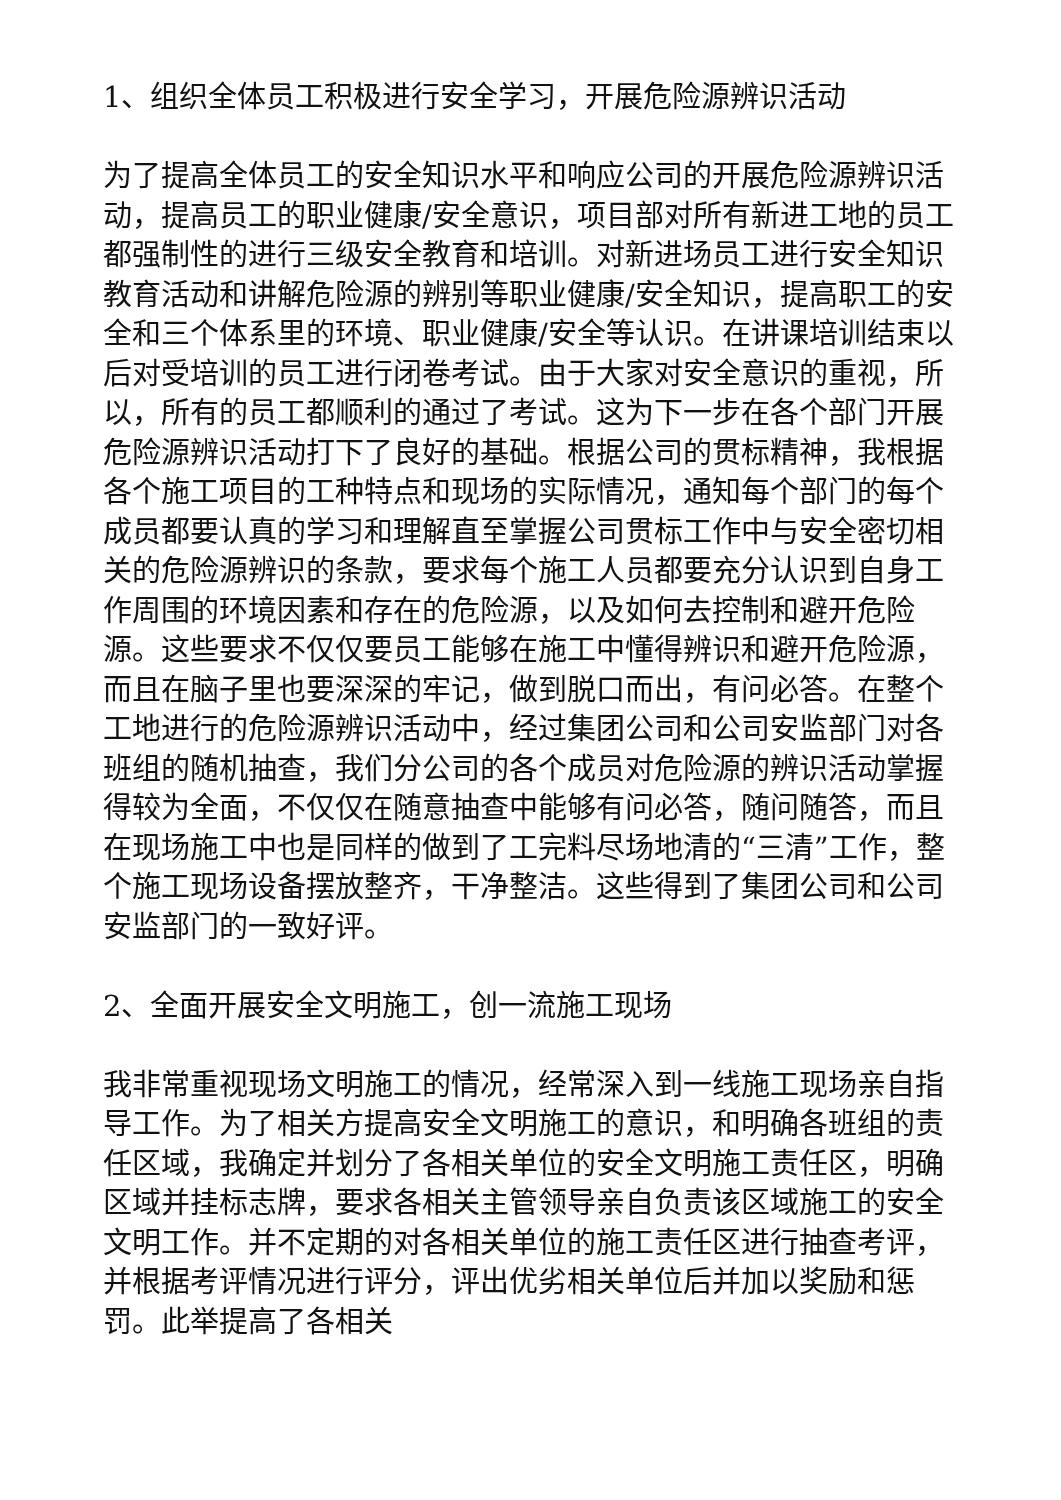1、组织全体员工积极进行安全学习，开展危险源辨识活动
为了提高全体员工的安全知识水平和响应公司的开展危险源辨识活动，提高员工的职业健康/安全意识，项目部对所有新进工地的员工都强制性的进行三级安全教育和培训。对新进场员工进行安全知识教育活动和讲解危险源的辨别等职业健康/安全知识，提高职工的安全和三个体系里的环境、职业健康/安全等认识。在讲课培训结束以后对受培训的员工进行闭卷考试。由于大家对安全意识的重视，所以，所有的员工都顺利的通过了考试。这为下一步在各个部门开展危险源辨识活动打下了良好的基础。根据公司的贯标精神，我根据各个施工项目的工种特点和现场的实际情况，通知每个部门的每个成员都要认真的学习和理解直至掌握公司贯标工作中与安全密切相关的危险源辨识的条款，要求每个施工人员都要充分认识到自身工作周围的环境因素和存在的危险源，以及如何去控制和避开危险源。这些要求不仅仅要员工能够在施工中懂得辨识和避开危险源，而且在脑子里也要深深的牢记，做到脱口而出，有问必答。在整个工地进行的危险源辨识活动中，经过集团公司和公司安监部门对各班组的随机抽查，我们分公司的各个成员对危险源的辨识活动掌握得较为全面，不仅仅在随意抽查中能够有问必答，随问随答，而且在现场施工中也是同样的做到了工完料尽场地清的“三清”工作，整个施工现场设备摆放整齐，干净整洁。这些得到了集团公司和公司安监部门的一致好评。
2、全面开展安全文明施工，创一流施工现场
我非常重视现场文明施工的情况，经常深入到一线施工现场亲自指导工作。为了相关方提高安全文明施工的意识，和明确各班组的责任区域，我确定并划分了各相关单位的安全文明施工责任区，明确区域并挂标志牌，要求各相关主管领导亲自负责该区域施工的安全文明工作。并不定期的对各相关单位的施工责任区进行抽查考评，并根据考评情况进行评分，评出优劣相关单位后并加以奖励和惩罚。此举提高了各相关